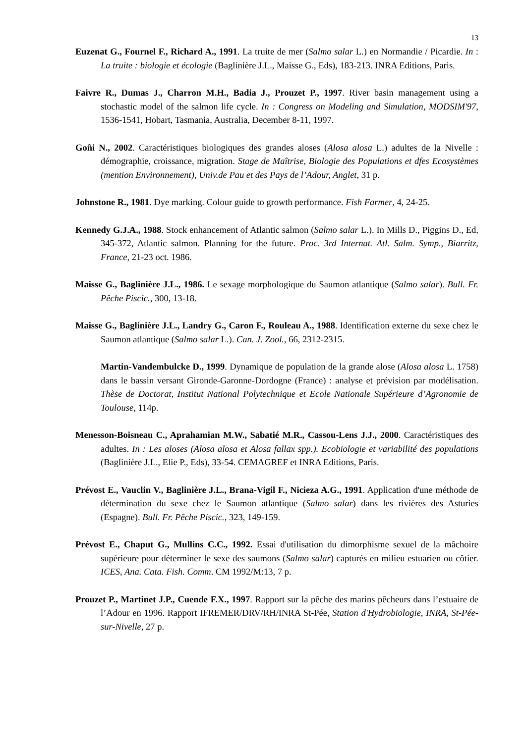13
Euzenat G., Fournel F., Richard A., 1991. La truite de mer (Salmo salar L.) en Normandie / Picardie. In : La truite : biologie et écologie (Baglinière J.L., Maisse G., Eds), 183-213. INRA Editions, Paris.
Faivre R., Dumas J., Charron M.H., Badia J., Prouzet P., 1997. River basin management using a stochastic model of the salmon life cycle. In : Congress on Modeling and Simulation, MODSIM'97, 1536-1541, Hobart, Tasmania, Australia, December 8-11, 1997.
Goñi N., 2002. Caractéristiques biologiques des grandes aloses (Alosa alosa L.) adultes de la Nivelle : démographie, croissance, migration. Stage de Maîtrise, Biologie des Populations et dfes Ecosystèmes (mention Environnement), Univ.de Pau et des Pays de l’Adour, Anglet, 31 p.
Johnstone R., 1981. Dye marking. Colour guide to growth performance. Fish Farmer, 4, 24-25.
Kennedy G.J.A., 1988. Stock enhancement of Atlantic salmon (Salmo salar L.). In Mills D., Piggins D., Ed, 345-372, Atlantic salmon. Planning for the future. Proc. 3rd Internat. Atl. Salm. Symp., Biarritz, France, 21-23 oct. 1986.
Maisse G., Baglinière J.L., 1986. Le sexage morphologique du Saumon atlantique (Salmo salar). Bull. Fr. Pêche Piscic., 300, 13-18.
Maisse G., Baglinière J.L., Landry G., Caron F., Rouleau A., 1988. Identification externe du sexe chez le Saumon atlantique (Salmo salar L.). Can. J. Zool., 66, 2312-2315.
Martin-Vandembulcke D., 1999. Dynamique de population de la grande alose (Alosa alosa L. 1758) dans le bassin versant Gironde-Garonne-Dordogne (France) : analyse et prévision par modélisation. Thèse de Doctorat, Institut National Polytechnique et Ecole Nationale Supérieure d’Agronomie de Toulouse, 114p.
Menesson-Boisneau C., Aprahamian M.W., Sabatié M.R., Cassou-Lens J.J., 2000. Caractéristiques des adultes. In : Les aloses (Alosa alosa et Alosa fallax spp.). Ecobiologie et variabilité des populations (Baglinière J.L., Elie P., Eds), 33-54. CEMAGREF et INRA Editions, Paris.
Prévost E., Vauclin V., Baglinière J.L., Brana-Vigil F., Nicieza A.G., 1991. Application d'une méthode de détermination du sexe chez le Saumon atlantique (Salmo salar) dans les rivières des Asturies (Espagne). Bull. Fr. Pêche Piscic., 323, 149-159.
Prévost E., Chaput G., Mullins C.C., 1992. Essai d'utilisation du dimorphisme sexuel de la mâchoire supérieure pour déterminer le sexe des saumons (Salmo salar) capturés en milieu estuarien ou côtier. ICES, Ana. Cata. Fish. Comm. CM 1992/M:13, 7 p.
Prouzet P., Martinet J.P., Cuende F.X., 1997. Rapport sur la pêche des marins pêcheurs dans l’estuaire de l’Adour en 1996. Rapport IFREMER/DRV/RH/INRA St-Pée, Station d'Hydrobiologie, INRA, St-Pée-sur-Nivelle, 27 p.